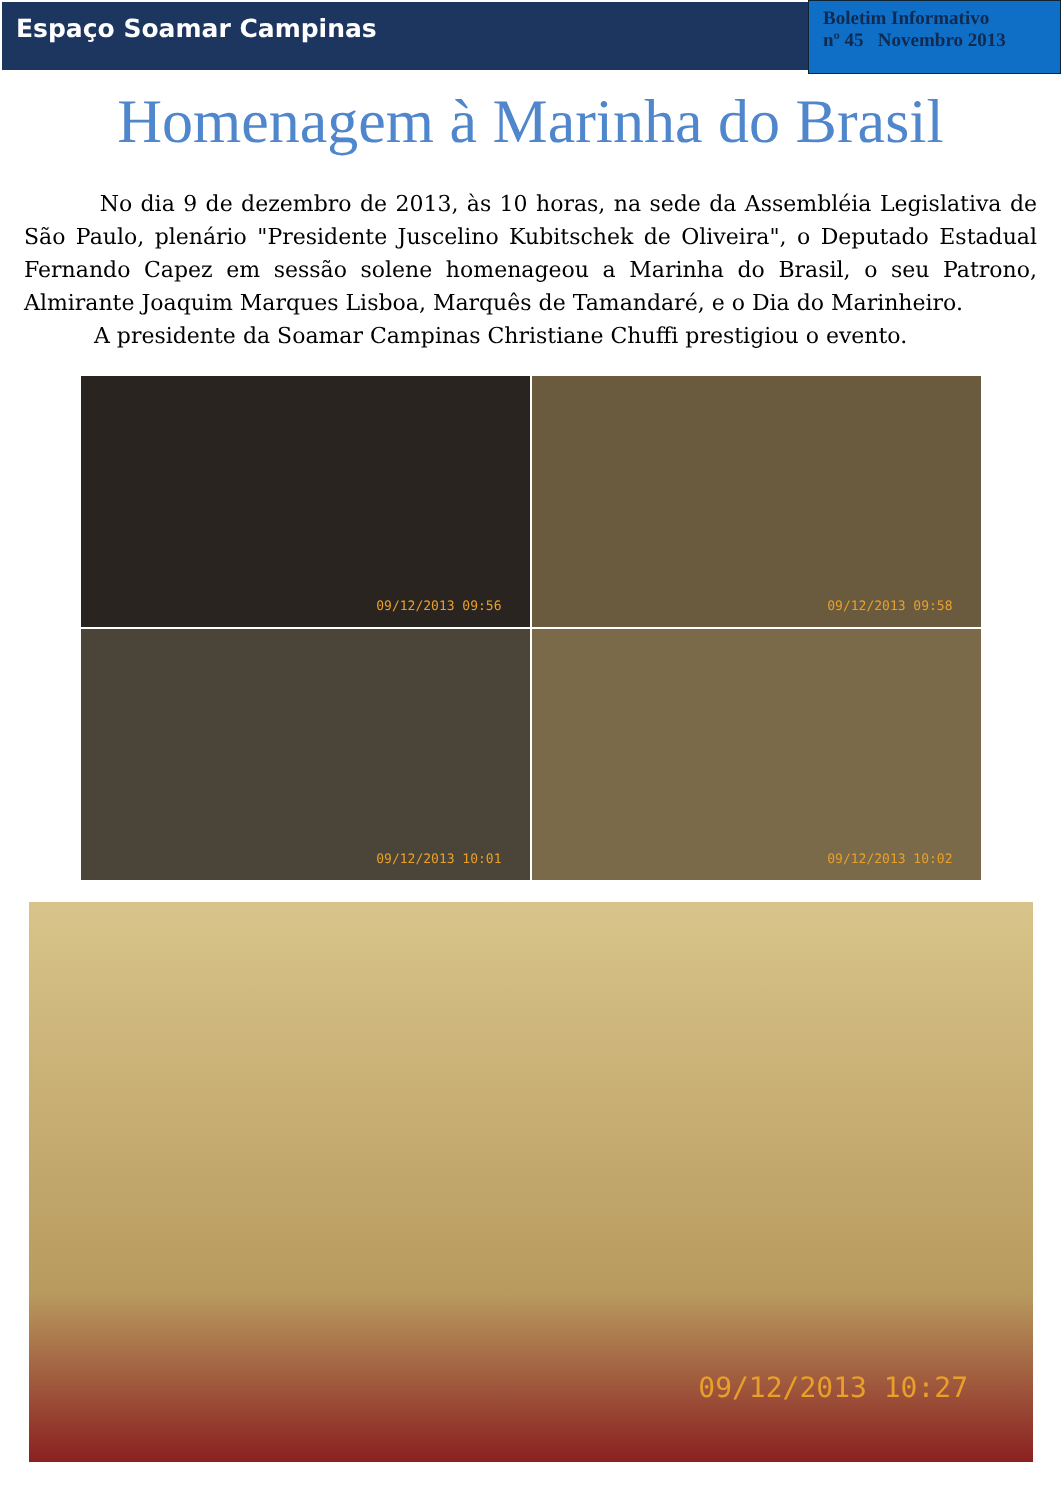Espaço Soamar Campinas
Boletim Informativo
nº 45 Novembro 2013
Homenagem à Marinha do Brasil
No dia 9 de dezembro de 2013, às 10 horas, na sede da Assembléia Legislativa de São Paulo, plenário "Presidente Juscelino Kubitschek de Oliveira", o Deputado Estadual Fernando Capez em sessão solene homenageou a Marinha do Brasil, o seu Patrono, Almirante Joaquim Marques Lisboa, Marquês de Tamandaré, e o Dia do Marinheiro.
A presidente da Soamar Campinas Christiane Chuffi prestigiou o evento.
09/12/2013 09:56
09/12/2013 09:58
09/12/2013 10:01
09/12/2013 10:02
09/12/2013 10:27